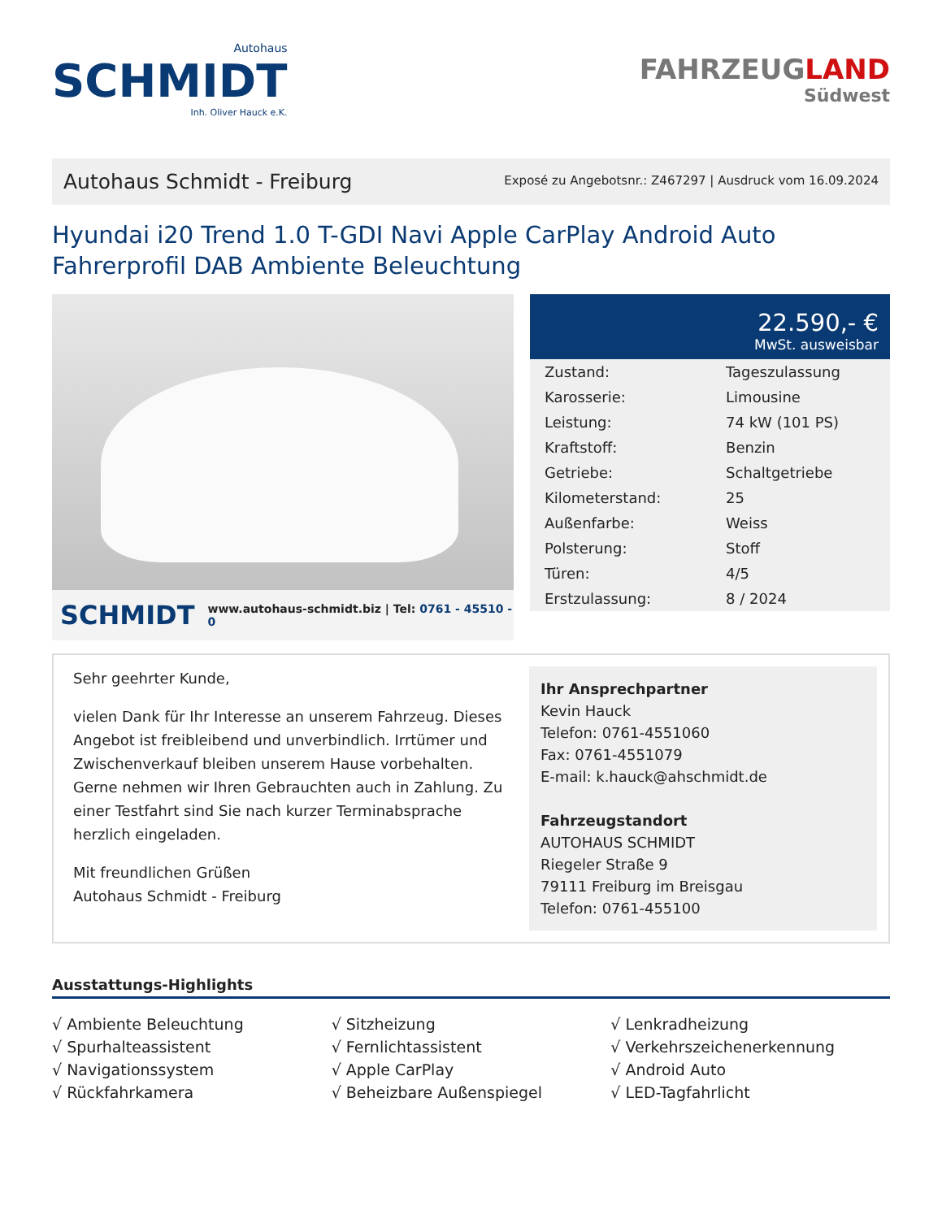Autohaus
SCHMIDT
Inh. Oliver Hauck e.K.
FAHRZEUGLAND
Südwest
Autohaus Schmidt - Freiburg
Exposé zu Angebotsnr.: Z467297 | Ausdruck vom 16.09.2024
Hyundai i20 Trend 1.0 T-GDI Navi Apple CarPlay Android Auto Fahrerprofil DAB Ambiente Beleuchtung
SCHMIDT www.autohaus-schmidt.biz | Tel: 0761 - 45510 - 0
22.590,- €
MwSt. ausweisbar
| Zustand: | Tageszulassung |
| Karosserie: | Limousine |
| Leistung: | 74 kW (101 PS) |
| Kraftstoff: | Benzin |
| Getriebe: | Schaltgetriebe |
| Kilometerstand: | 25 |
| Außenfarbe: | Weiss |
| Polsterung: | Stoff |
| Türen: | 4/5 |
| Erstzulassung: | 8 / 2024 |
Sehr geehrter Kunde,
vielen Dank für Ihr Interesse an unserem Fahrzeug. Dieses Angebot ist freibleibend und unverbindlich. Irrtümer und Zwischenverkauf bleiben unserem Hause vorbehalten. Gerne nehmen wir Ihren Gebrauchten auch in Zahlung. Zu einer Testfahrt sind Sie nach kurzer Terminabsprache herzlich eingeladen.
Mit freundlichen Grüßen
Autohaus Schmidt - Freiburg
Ihr Ansprechpartner
Kevin Hauck
Telefon: 0761-4551060
Fax: 0761-4551079
E-mail: k.hauck@ahschmidt.de
Fahrzeugstandort
AUTOHAUS SCHMIDT
Riegeler Straße 9
79111 Freiburg im Breisgau
Telefon: 0761-455100
Ausstattungs-Highlights
√ Ambiente Beleuchtung
√ Sitzheizung
√ Lenkradheizung
√ Spurhalteassistent
√ Fernlichtassistent
√ Verkehrszeichenerkennung
√ Navigationssystem
√ Apple CarPlay
√ Android Auto
√ Rückfahrkamera
√ Beheizbare Außenspiegel
√ LED-Tagfahrlicht